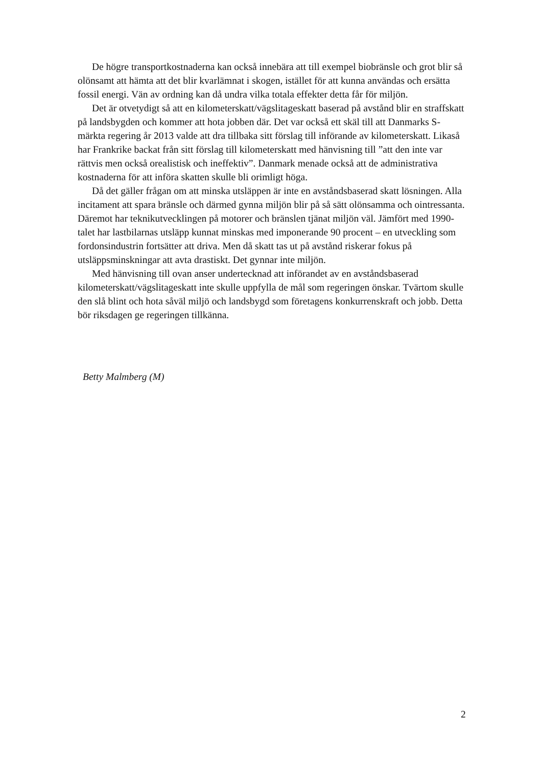De högre transportkostnaderna kan också innebära att till exempel biobränsle och grot blir så olönsamt att hämta att det blir kvarlämnat i skogen, istället för att kunna användas och ersätta fossil energi. Vän av ordning kan då undra vilka totala effekter detta får för miljön.
Det är otvetydigt så att en kilometerskatt/vägslitageskatt baserad på avstånd blir en straffskatt på landsbygden och kommer att hota jobben där. Det var också ett skäl till att Danmarks S-märkta regering år 2013 valde att dra tillbaka sitt förslag till införande av kilometerskatt. Likaså har Frankrike backat från sitt förslag till kilometerskatt med hänvisning till ”att den inte var rättvis men också orealistisk och ineffektiv”. Danmark menade också att de administrativa kostnaderna för att införa skatten skulle bli orimligt höga.
Då det gäller frågan om att minska utsläppen är inte en avståndsbaserad skatt lösningen. Alla incitament att spara bränsle och därmed gynna miljön blir på så sätt olönsamma och ointressanta. Däremot har teknikutvecklingen på motorer och bränslen tjänat miljön väl. Jämfört med 1990-talet har lastbilarnas utsläpp kunnat minskas med imponerande 90 procent – en utveckling som fordonsindustrin fortsätter att driva. Men då skatt tas ut på avstånd riskerar fokus på utsläppsminskningar att avta drastiskt. Det gynnar inte miljön.
Med hänvisning till ovan anser undertecknad att införandet av en avståndsbaserad kilometerskatt/vägslitageskatt inte skulle uppfylla de mål som regeringen önskar. Tvärtom skulle den slå blint och hota såväl miljö och landsbygd som företagens konkurrenskraft och jobb. Detta bör riksdagen ge regeringen tillkänna.
Betty Malmberg (M)
2